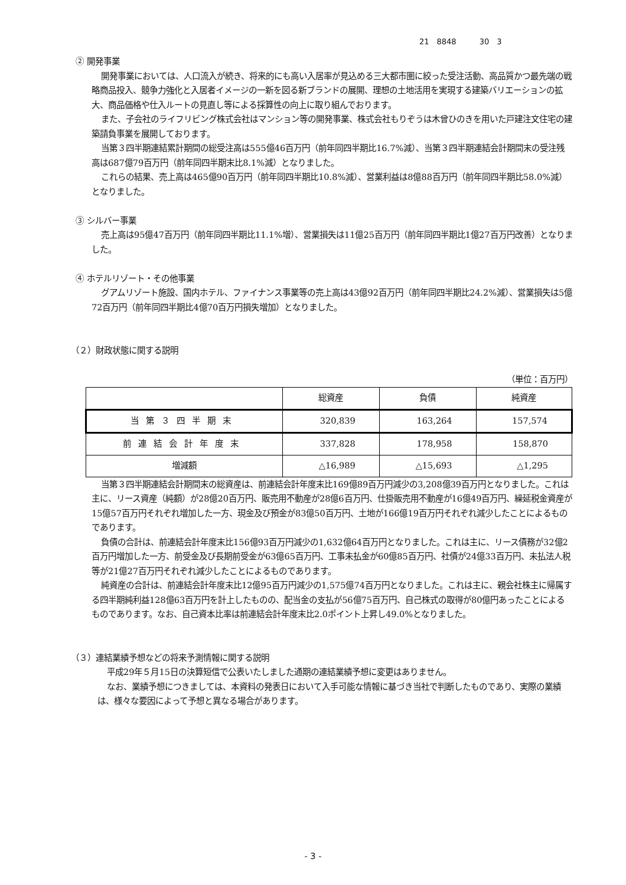21　8848　　　30　3
② 開発事業
開発事業においては、人口流入が続き、将来的にも高い入居率が見込める三大都市圏に絞った受注活動、高品質かつ最先端の戦略商品投入、競争力強化と入居者イメージの一新を図る新ブランドの展開、理想の土地活用を実現する建築バリエーションの拡大、商品価格や仕入ルートの見直し等による採算性の向上に取り組んでおります。
また、子会社のライフリビング株式会社はマンション等の開発事業、株式会社もりぞうは木曾ひのきを用いた戸建注文住宅の建築請負事業を展開しております。
当第３四半期連結累計期間の総受注高は555億46百万円（前年同四半期比16.7%減）、当第３四半期連結会計期間末の受注残高は687億79百万円（前年同四半期末比8.1%減）となりました。
これらの結果、売上高は465億90百万円（前年同四半期比10.8%減）、営業利益は8億88百万円（前年同四半期比58.0%減）となりました。
③ シルバー事業
売上高は95億47百万円（前年同四半期比11.1%増）、営業損失は11億25百万円（前年同四半期比1億27百万円改善）となりました。
④ ホテルリゾート・その他事業
グアムリゾート施設、国内ホテル、ファイナンス事業等の売上高は43億92百万円（前年同四半期比24.2%減）、営業損失は5億72百万円（前年同四半期比4億70百万円損失増加）となりました。
（２）財政状態に関する説明
（単位：百万円）
| | 総資産 | 負債 | 純資産 |
| --- | --- | --- | --- |
| 当第３四半期末 | 320,839 | 163,264 | 157,574 |
| 前連結会計年度末 | 337,828 | 178,958 | 158,870 |
| 増減額 | △16,989 | △15,693 | △1,295 |
当第３四半期連結会計期間末の総資産は、前連結会計年度末比169億89百万円減少の3,208億39百万円となりました。これは主に、リース資産（純額）が28億20百万円、販売用不動産が28億6百万円、仕掛販売用不動産が16億49百万円、繰延税金資産が15億57百万円それぞれ増加した一方、現金及び預金が83億50百万円、土地が166億19百万円それぞれ減少したことによるものであります。
負債の合計は、前連結会計年度末比156億93百万円減少の1,632億64百万円となりました。これは主に、リース債務が32億2百万円増加した一方、前受金及び長期前受金が63億65百万円、工事未払金が60億85百万円、社債が24億33百万円、未払法人税等が21億27百万円それぞれ減少したことによるものであります。
純資産の合計は、前連結会計年度末比12億95百万円減少の1,575億74百万円となりました。これは主に、親会社株主に帰属する四半期純利益128億63百万円を計上したものの、配当金の支払が56億75百万円、自己株式の取得が80億円あったことによるものであります。なお、自己資本比率は前連結会計年度末比2.0ポイント上昇し49.0%となりました。
（３）連結業績予想などの将来予測情報に関する説明
平成29年５月15日の決算短信で公表いたしました通期の連結業績予想に変更はありません。
なお、業績予想につきましては、本資料の発表日において入手可能な情報に基づき当社で判断したものであり、実際の業績は、様々な要因によって予想と異なる場合があります。
- 3 -